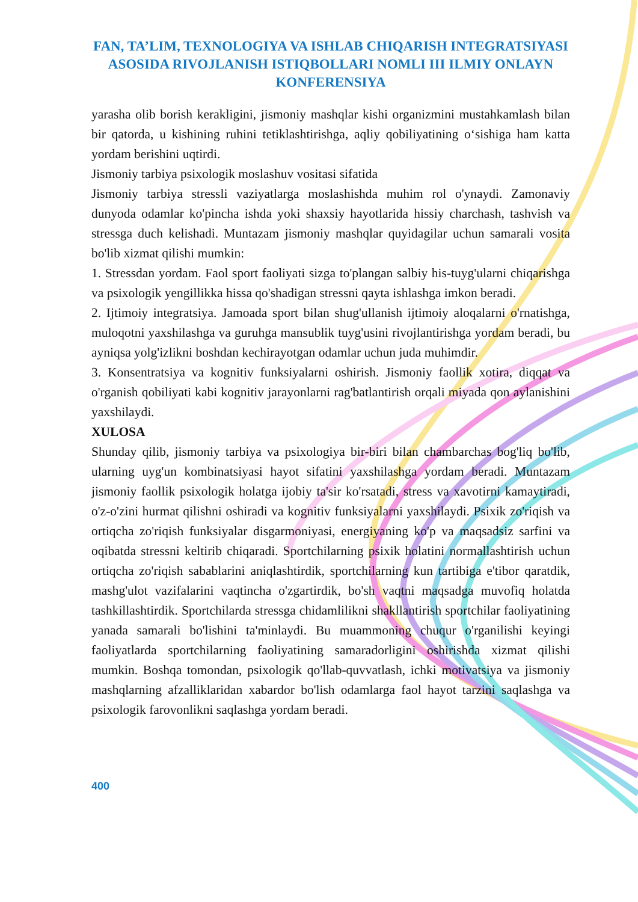FAN, TA’LIM, TEXNOLOGIYA VA ISHLAB CHIQARISH INTEGRATSIYASI ASOSIDA RIVOJLANISH ISTIQBOLLARI NOMLI III ILMIY ONLAYN KONFERENSIYA
yarasha olib borish kerakligini, jismoniy mashqlar kishi organizmini mustahkamlash bilan bir qatorda, u kishining ruhini tetiklashtirishga, aqliy qobiliyatining o‘sishiga ham katta yordam berishini uqtirdi.
Jismoniy tarbiya psixologik moslashuv vositasi sifatida
Jismoniy tarbiya stressli vaziyatlarga moslashishda muhim rol o'ynaydi. Zamonaviy dunyoda odamlar ko'pincha ishda yoki shaxsiy hayotlarida hissiy charchash, tashvish va stressga duch kelishadi. Muntazam jismoniy mashqlar quyidagilar uchun samarali vosita bo'lib xizmat qilishi mumkin:
1. Stressdan yordam. Faol sport faoliyati sizga to'plangan salbiy his-tuyg'ularni chiqarishga va psixologik yengillikka hissa qo'shadigan stressni qayta ishlashga imkon beradi.
2. Ijtimoiy integratsiya. Jamoada sport bilan shug'ullanish ijtimoiy aloqalarni o'rnatishga, muloqotni yaxshilashga va guruhga mansublik tuyg'usini rivojlantirishga yordam beradi, bu ayniqsa yolg'izlikni boshdan kechirayotgan odamlar uchun juda muhimdir.
3. Konsentratsiya va kognitiv funksiyalarni oshirish. Jismoniy faollik xotira, diqqat va o'rganish qobiliyati kabi kognitiv jarayonlarni rag'batlantirish orqali miyada qon aylanishini yaxshilaydi.
XULOSA
Shunday qilib, jismoniy tarbiya va psixologiya bir-biri bilan chambarchas bog'liq bo'lib, ularning uyg'un kombinatsiyasi hayot sifatini yaxshilashga yordam beradi. Muntazam jismoniy faollik psixologik holatga ijobiy ta'sir ko'rsatadi, stress va xavotirni kamaytiradi, o'z-o'zini hurmat qilishni oshiradi va kognitiv funksiyalarni yaxshilaydi. Psixik zo'riqish va ortiqcha zo'riqish funksiyalar disgarmoniyasi, energiyaning ko'p va maqsadsiz sarfini va oqibatda stressni keltirib chiqaradi. Sportchilarning psixik holatini normallashtirish uchun ortiqcha zo'riqish sabablarini aniqlashtirdik, sportchilarning kun tartibiga e'tibor qaratdik, mashg'ulot vazifalarini vaqtincha o'zgartirdik, bo'sh vaqtni maqsadga muvofiq holatda tashkillashtirdik. Sportchilarda stressga chidamlilikni shakllantirish sportchilar faoliyatining yanada samarali bo'lishini ta'minlaydi. Bu muammoning chuqur o'rganilishi keyingi faoliyatlarda sportchilarning faoliyatining samaradorligini oshirishda xizmat qilishi mumkin. Boshqa tomondan, psixologik qo'llab-quvvatlash, ichki motivatsiya va jismoniy mashqlarning afzalliklaridan xabardor bo'lish odamlarga faol hayot tarzini saqlashga va psixologik farovonlikni saqlashga yordam beradi.
400